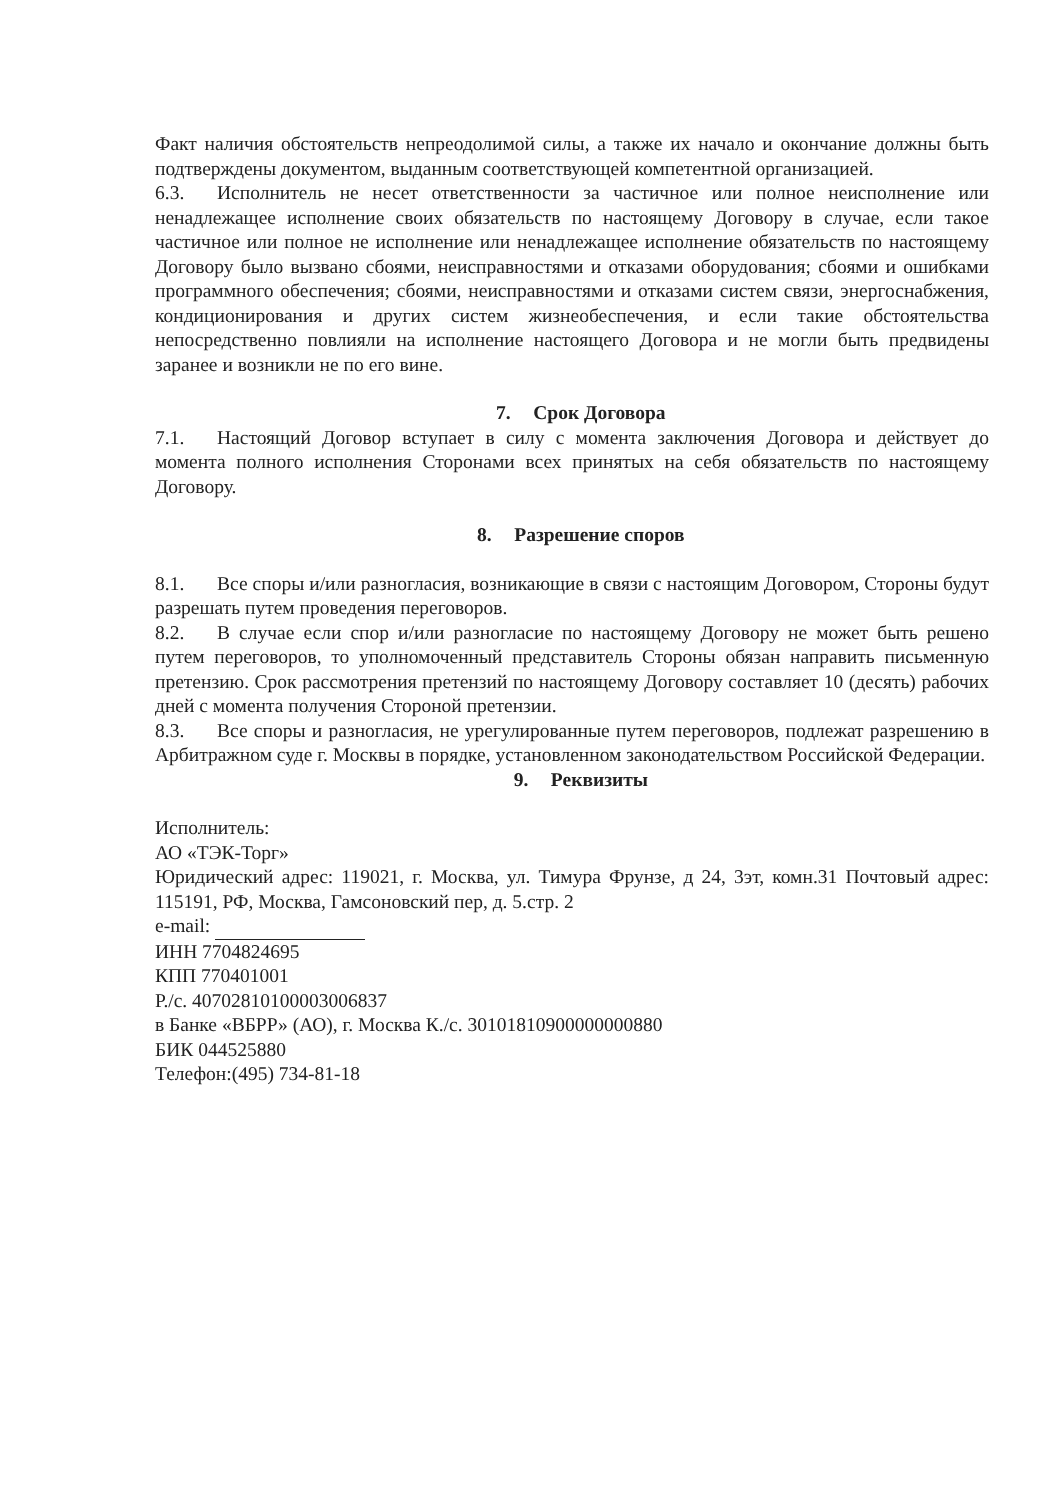Факт наличия обстоятельств непреодолимой силы, а также их начало и окончание должны быть подтверждены документом, выданным соответствующей компетентной организацией.
6.3. Исполнитель не несет ответственности за частичное или полное неисполнение или ненадлежащее исполнение своих обязательств по настоящему Договору в случае, если такое частичное или полное не исполнение или ненадлежащее исполнение обязательств по настоящему Договору было вызвано сбоями, неисправностями и отказами оборудования; сбоями и ошибками программного обеспечения; сбоями, неисправностями и отказами систем связи, энергоснабжения, кондиционирования и других систем жизнеобеспечения, и если такие обстоятельства непосредственно повлияли на исполнение настоящего Договора и не могли быть предвидены заранее и возникли не по его вине.
7. Срок Договора
7.1. Настоящий Договор вступает в силу с момента заключения Договора и действует до момента полного исполнения Сторонами всех принятых на себя обязательств по настоящему Договору.
8. Разрешение споров
8.1. Все споры и/или разногласия, возникающие в связи с настоящим Договором, Стороны будут разрешать путем проведения переговоров.
8.2. В случае если спор и/или разногласие по настоящему Договору не может быть решено путем переговоров, то уполномоченный представитель Стороны обязан направить письменную претензию. Срок рассмотрения претензий по настоящему Договору составляет 10 (десять) рабочих дней с момента получения Стороной претензии.
8.3. Все споры и разногласия, не урегулированные путем переговоров, подлежат разрешению в Арбитражном суде г. Москвы в порядке, установленном законодательством Российской Федерации.
9. Реквизиты
Исполнитель:
АО «ТЭК-Торг»
Юридический адрес: 119021, г. Москва, ул. Тимура Фрунзе, д 24, 3эт, комн.31 Почтовый адрес: 115191, РФ, Москва, Гамсоновский пер, д. 5.стр. 2
e-mail:
ИНН 7704824695
КПП 770401001
Р./с. 40702810100003006837
в Банке «ВБРР» (АО), г. Москва К./с. 30101810900000000880
БИК 044525880
Телефон:(495) 734-81-18